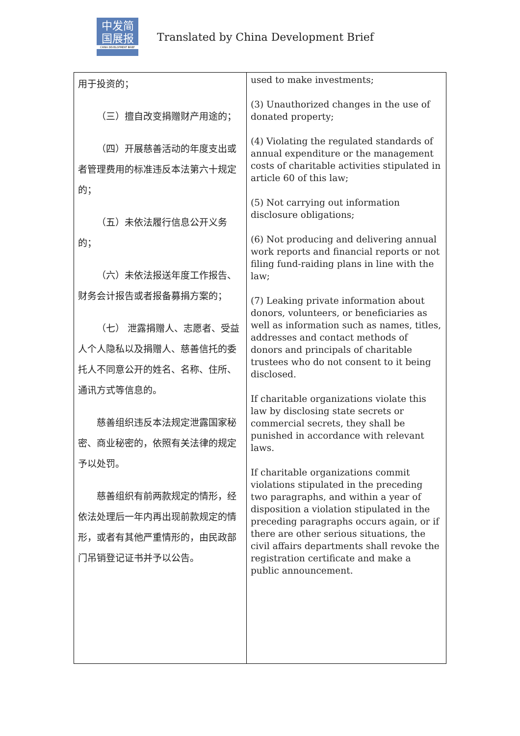中发简
国展报
CHINA DEVELOPMENT BRIEF
Translated by China Development Brief
| 用于投资的； （三）擅自改变捐赠财产用途的； （四）开展慈善活动的年度支出或者管理费用的标准违反本法第六十规定的； （五）未依法履行信息公开义务的； （六）未依法报送年度工作报告、财务会计报告或者报备募捐方案的； （七） 泄露捐赠人、志愿者、受益人个人隐私以及捐赠人、慈善信托的委托人不同意公开的姓名、名称、住所、通讯方式等信息的。 慈善组织违反本法规定泄露国家秘密、商业秘密的，依照有关法律的规定予以处罚。 慈善组织有前两款规定的情形，经依法处理后一年内再出现前款规定的情形，或者有其他严重情形的，由民政部门吊销登记证书并予以公告。 | used to make investments; (3) Unauthorized changes in the use of donated property; (4) Violating the regulated standards of annual expenditure or the management costs of charitable activities stipulated in article 60 of this law; (5) Not carrying out information disclosure obligations; (6) Not producing and delivering annual work reports and financial reports or not filing fund-raiding plans in line with the law; (7) Leaking private information about donors, volunteers, or beneficiaries as well as information such as names, titles, addresses and contact methods of donors and principals of charitable trustees who do not consent to it being disclosed. If charitable organizations violate this law by disclosing state secrets or commercial secrets, they shall be punished in accordance with relevant laws. If charitable organizations commit violations stipulated in the preceding two paragraphs, and within a year of disposition a violation stipulated in the preceding paragraphs occurs again, or if there are other serious situations, the civil affairs departments shall revoke the registration certificate and make a public announcement. |